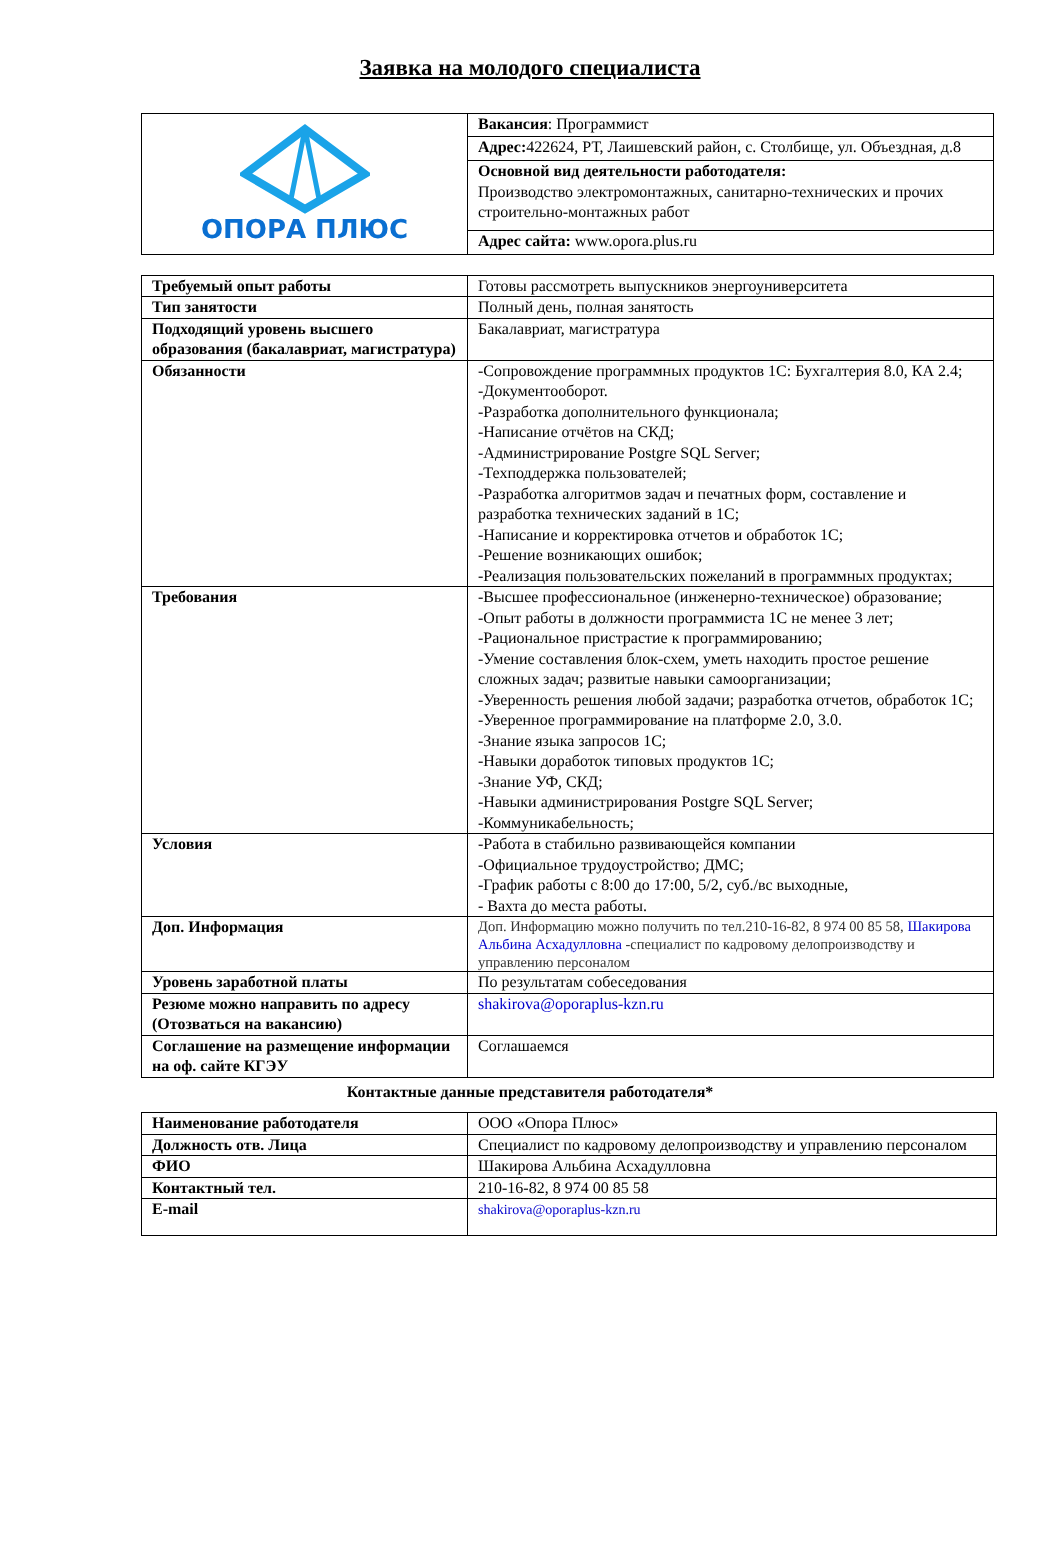Заявка на молодого специалиста
| ОПОРА ПЛЮС | Вакансия : Программист |
| | Адрес: 422624, РТ, Лаишевский район, с. Столбище, ул. Объездная, д.8 |
| | Основной вид деятельности работодателя: Производство электромонтажных, санитарно-технических и прочих строительно-монтажных работ |
| | Адрес сайта: www.opora.plus.ru |
| Требуемый опыт работы | Готовы рассмотреть выпускников энергоуниверситета |
| Тип занятости | Полный день, полная занятость |
| Подходящий уровень высшего образования (бакалавриат, магистратура) | Бакалавриат, магистратура |
| Обязанности | -Сопровождение программных продуктов 1С: Бухгалтерия 8.0, КА 2.4; -Документооборот. -Разработка дополнительного функционала; -Написание отчётов на СКД; -Администрирование Postgre SQL Server; -Техподдержка пользователей; -Разработка алгоритмов задач и печатных форм, составление и разработка технических заданий в 1С; -Написание и корректировка отчетов и обработок 1С; -Решение возникающих ошибок; -Реализация пользовательских пожеланий в программных продуктах; |
| Требования | -Высшее профессиональное (инженерно-техническое) образование; -Опыт работы в должности программиста 1С не менее 3 лет; -Рациональное пристрастие к программированию; -Умение составления блок-схем, уметь находить простое решение сложных задач; развитые навыки самоорганизации; -Уверенность решения любой задачи; разработка отчетов, обработок 1С; -Уверенное программирование на платформе 2.0, 3.0. -Знание языка запросов 1С; -Навыки доработок типовых продуктов 1С; -Знание УФ, СКД; -Навыки администрирования Postgre SQL Server; -Коммуникабельность; |
| Условия | -Работа в стабильно развивающейся компании -Официальное трудоустройство; ДМС; -График работы с 8:00 до 17:00, 5/2, суб./вс выходные, - Вахта до места работы. |
| Доп. Информация | Доп. Информацию можно получить по тел.210-16-82, 8 974 00 85 58, Шакирова Альбина Асхадулловна -специалист по кадровому делопроизводству и управлению персоналом |
| Уровень заработной платы | По результатам собеседования |
| Резюме можно направить по адресу (Отозваться на вакансию) | shakirova@oporaplus-kzn.ru |
| Соглашение на размещение информации на оф. сайте КГЭУ | Соглашаемся |
Контактные данные представителя работодателя*
| Наименование работодателя | ООО «Опора Плюс» |
| Должность отв. Лица | Специалист по кадровому делопроизводству и управлению персоналом |
| ФИО | Шакирова Альбина Асхадулловна |
| Контактный тел. | 210-16-82, 8 974 00 85 58 |
| E-mail | shakirova@oporaplus-kzn.ru |